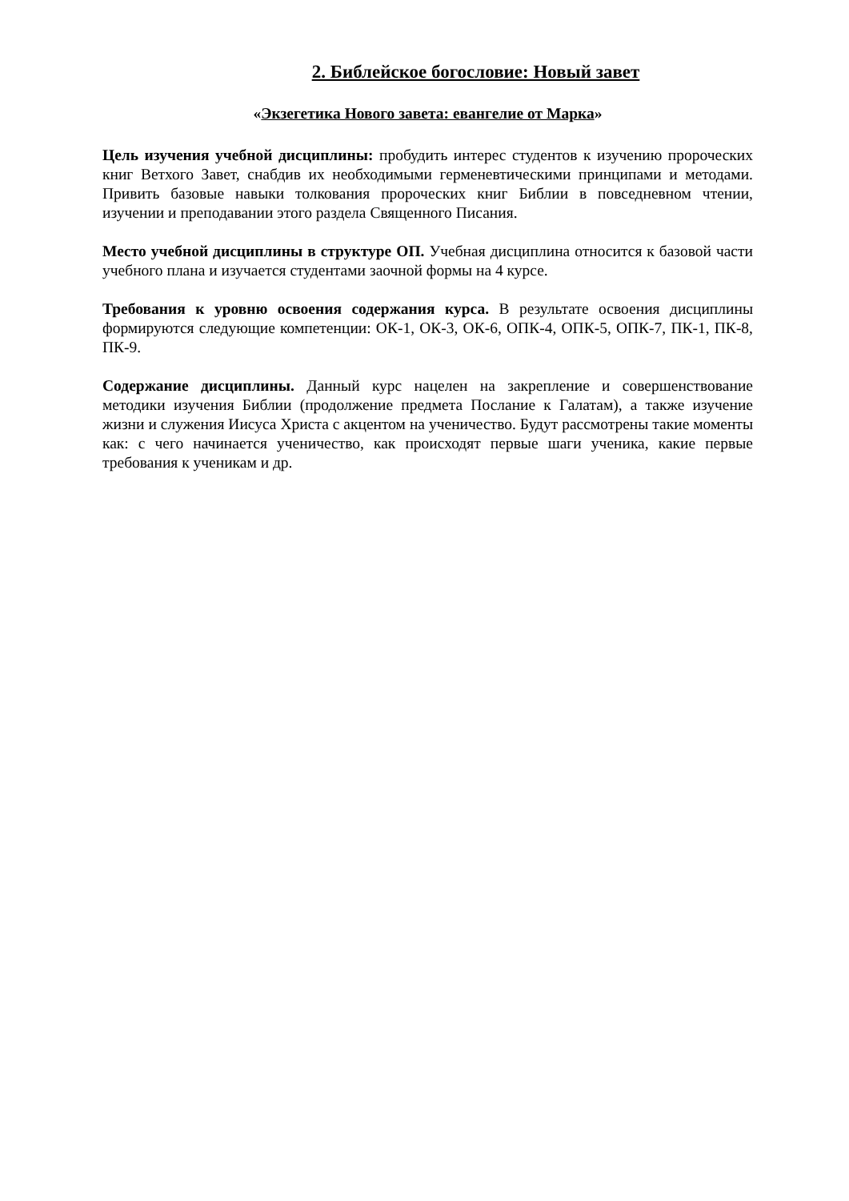2. Библейское богословие: Новый завет
«Экзегетика Нового завета: евангелие от Марка»
Цель изучения учебной дисциплины: пробудить интерес студентов к изучению пророческих книг Ветхого Завет, снабдив их необходимыми герменевтическими принципами и методами. Привить базовые навыки толкования пророческих книг Библии в повседневном чтении, изучении и преподавании этого раздела Священного Писания.
Место учебной дисциплины в структуре ОП. Учебная дисциплина относится к базовой части учебного плана и изучается студентами заочной формы на 4 курсе.
Требования к уровню освоения содержания курса. В результате освоения дисциплины формируются следующие компетенции: ОК-1, ОК-3, ОК-6, ОПК-4, ОПК-5, ОПК-7, ПК-1, ПК-8, ПК-9.
Содержание дисциплины. Данный курс нацелен на закрепление и совершенствование методики изучения Библии (продолжение предмета Послание к Галатам), а также изучение жизни и служения Иисуса Христа с акцентом на ученичество. Будут рассмотрены такие моменты как: с чего начинается ученичество, как происходят первые шаги ученика, какие первые требования к ученикам и др.